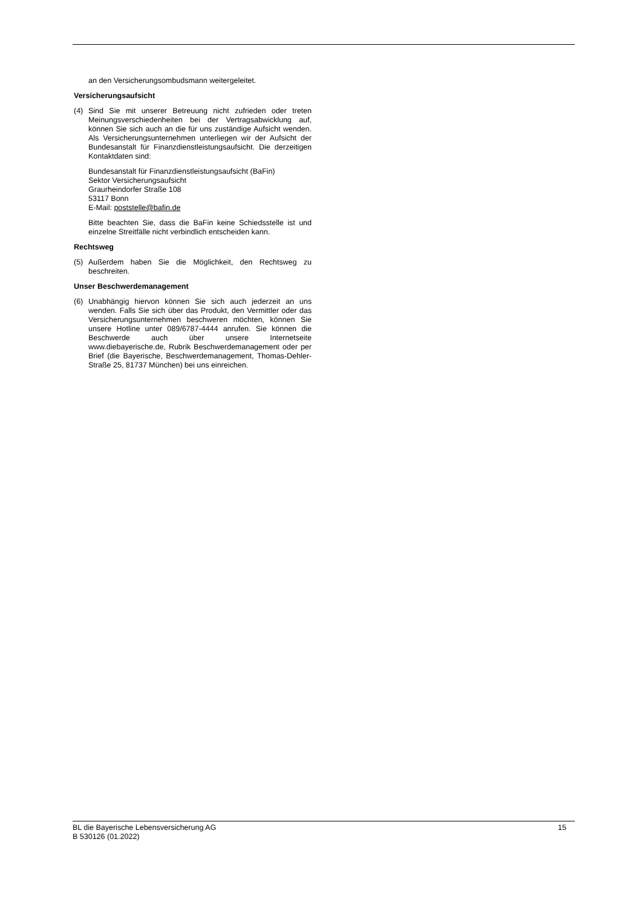an den Versicherungsombudsmann weitergeleitet.
Versicherungsaufsicht
(4) Sind Sie mit unserer Betreuung nicht zufrieden oder treten Meinungsverschiedenheiten bei der Vertragsabwicklung auf, können Sie sich auch an die für uns zuständige Aufsicht wenden. Als Versicherungsunternehmen unterliegen wir der Aufsicht der Bundesanstalt für Finanzdienstleistungsaufsicht. Die derzeitigen Kontaktdaten sind:
Bundesanstalt für Finanzdienstleistungsaufsicht (BaFin)
Sektor Versicherungsaufsicht
Graurheindorfer Straße 108
53117 Bonn
E-Mail: poststelle@bafin.de
Bitte beachten Sie, dass die BaFin keine Schiedsstelle ist und einzelne Streitfälle nicht verbindlich entscheiden kann.
Rechtsweg
(5) Außerdem haben Sie die Möglichkeit, den Rechtsweg zu beschreiten.
Unser Beschwerdemanagement
(6) Unabhängig hiervon können Sie sich auch jederzeit an uns wenden. Falls Sie sich über das Produkt, den Vermittler oder das Versicherungsunternehmen beschweren möchten, können Sie unsere Hotline unter 089/6787-4444 anrufen. Sie können die Beschwerde auch über unsere Internetseite www.diebayerische.de, Rubrik Beschwerdemanagement oder per Brief (die Bayerische, Beschwerdemanagement, Thomas-Dehler-Straße 25, 81737 München) bei uns einreichen.
BL die Bayerische Lebensversicherung AG
B 530126 (01.2022)
15